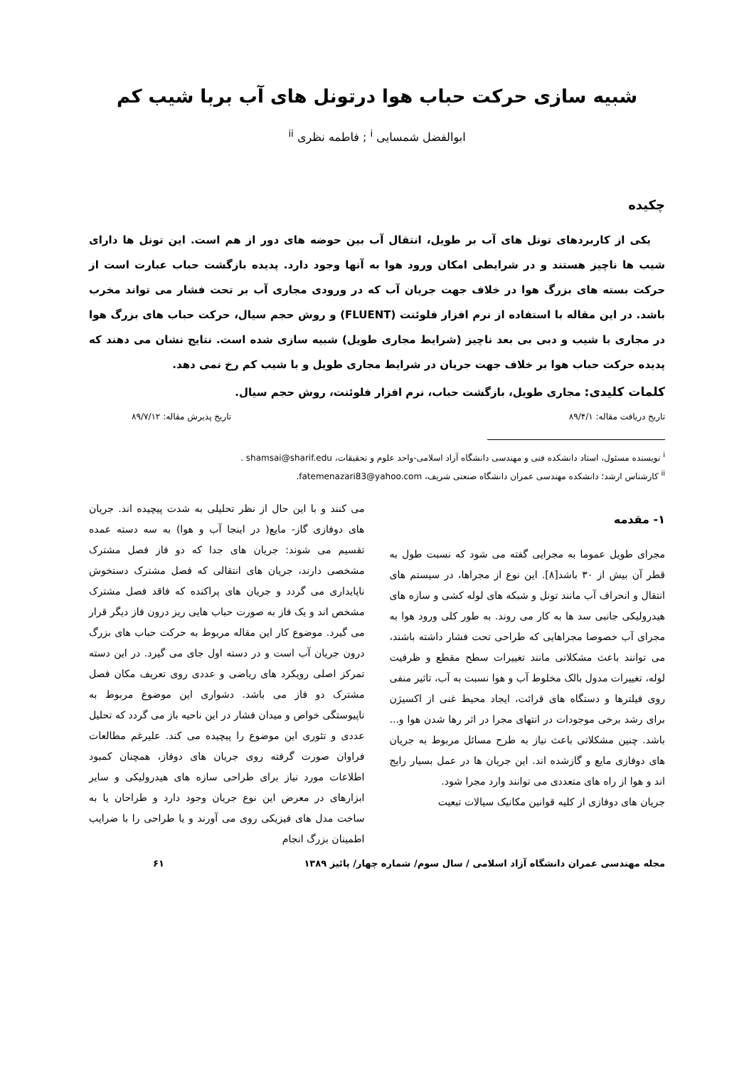شبیه سازی حرکت حباب هوا درتونل های آب بربا شیب کم
ابوالفضل شمسایی <sup>i</sup> ; فاطمه نظری <sup>ii</sup>
چکیده
یکی از کاربردهای تونل های آب بر طویل، انتقال آب بین حوضه های دور از هم است. این تونل ها دارای شیب ها ناچیز هستند و در شرایطی امکان ورود هوا به آنها وجود دارد. پدیده بازگشت حباب عبارت است از حرکت بسته های بزرگ هوا در خلاف جهت جریان آب که در ورودی مجاری آب بر تحت فشار می تواند مخرب باشد. در این مقاله با استفاده از نرم افزار فلوئنت (FLUENT) و روش حجم سیال، حرکت حباب های بزرگ هوا در مجاری با شیب و دبی بی بعد ناچیز (شرایط مجاری طویل) شبیه سازی شده است. نتایج نشان می دهند که پدیده حرکت حباب هوا بر خلاف جهت جریان در شرایط مجاری طویل و با شیب کم رخ نمی دهد.
کلمات کلیدی: مجاری طویل، بازگشت حباب، نرم افزار فلوئنت، روش حجم سیال.
تاریخ دریافت مقاله: ۸۹/۴/۱ تاریخ پذیرش مقاله: ۸۹/۷/۱۲
<sup>i</sup> نویسنده مسئول، استاد دانشکده فنی و مهندسی دانشگاه آزاد اسلامی-واحد علوم و تحقیقات، shamsai@sharif.edu .
<sup>ii</sup> کارشناس ارشد؛ دانشکده مهندسی عمران دانشگاه صنعتی شریف، fatemenazari83@yahoo.com.
۱- مقدمه
مجرای طویل عموما به مجرایی گفته می شود که نسبت طول به قطر آن بیش از ۳۰ باشد[۸]. این نوع از مجراها، در سیستم های انتقال و انحراف آب مانند تونل و شبکه های لوله کشی و سازه های هیدرولیکی جانبی سد ها به کار می روند. به طور کلی ورود هوا به مجرای آب خصوصا مجراهایی که طراحی تحت فشار داشته باشند، می توانند باعث مشکلاتی مانند تغییرات سطح مقطع و ظرفیت لوله، تغییرات مدول بالک مخلوط آب و هوا نسبت به آب، تاثیر منفی روی فیلترها و دستگاه های قرائت، ایجاد محیط غنی از اکسیژن برای رشد برخی موجودات در انتهای مجرا در اثر رها شدن هوا و... باشد. چنین مشکلاتی باعث نیاز به طرح مسائل مربوط به جریان های دوفازی مایع و گازشده اند. این جریان ها در عمل بسیار رایج اند و هوا از راه های متعددی می توانند وارد مجرا شود.
جریان های دوفازی از کلیه قوانین مکانیک سیالات تبعیت
می کنند و با این حال از نظر تحلیلی به شدت پیچیده اند. جریان های دوفازی گاز- مایع( در اینجا آب و هوا) به سه دسته عمده تقسیم می شوند: جریان های جدا که دو فاز فصل مشترک مشخصی دارند، جریان های انتقالی که فصل مشترک دستخوش ناپایداری می گردد و جریان های پراکنده که فاقد فصل مشترک مشخص اند و یک فاز به صورت حباب هایی ریز درون فاز دیگر قرار می گیرد. موضوع کار این مقاله مربوط به حرکت حباب های بزرگ درون جریان آب است و در دسته اول جای می گیرد. در این دسته تمرکز اصلی رویکرد های ریاضی و عددی روی تعریف مکان فصل مشترک دو فاز می باشد. دشواری این موضوع مربوط به ناپیوستگی خواص و میدان فشار در این ناحیه باز می گردد که تحلیل عددی و تئوری این موضوع را پیچیده می کند. علیرغم مطالعات فراوان صورت گرفته روی جریان های دوفاز، همچنان کمبود اطلاعات مورد نیاز برای طراحی سازه های هیدرولیکی و سایر ابزارهای در معرض این نوع جریان وجود دارد و طراحان یا به ساخت مدل های فیزیکی روی می آورند و یا طراحی را با ضرایب اطمینان بزرگ انجام
مجله مهندسی عمران دانشگاه آزاد اسلامی / سال سوم/ شماره چهار/ پائیز ۱۳۸۹ ۶۱